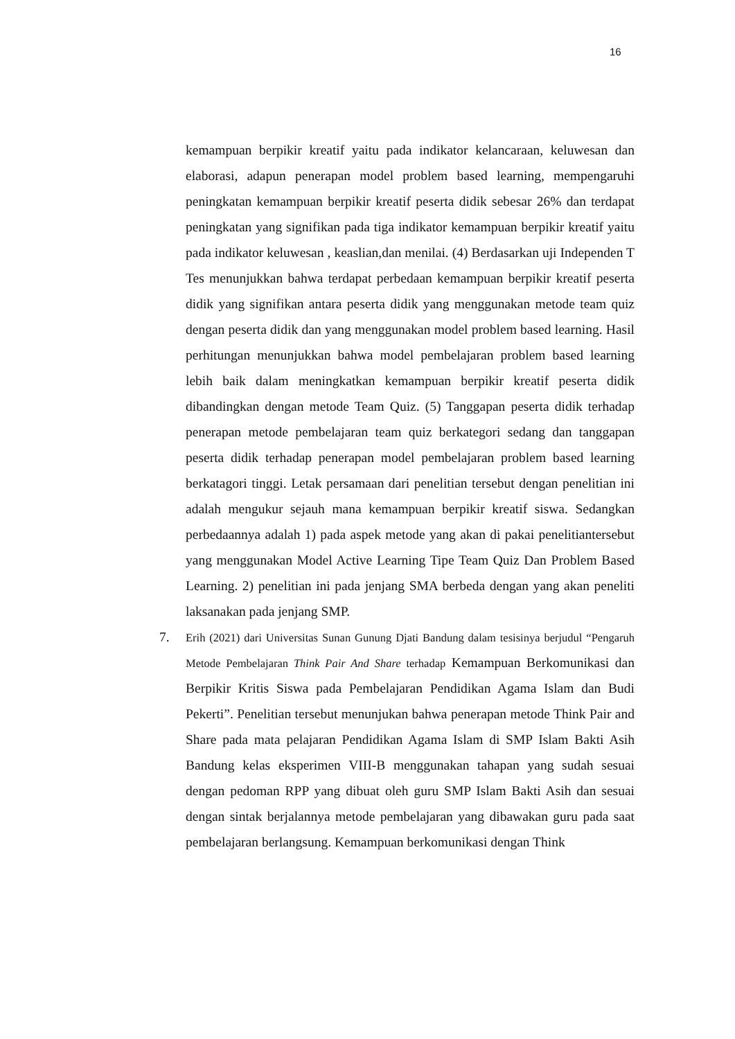16
kemampuan berpikir kreatif yaitu pada indikator kelancaraan, keluwesan dan elaborasi, adapun penerapan model problem based learning, mempengaruhi peningkatan kemampuan berpikir kreatif peserta didik sebesar 26% dan terdapat peningkatan yang signifikan pada tiga indikator kemampuan berpikir kreatif yaitu pada indikator keluwesan , keaslian,dan menilai. (4) Berdasarkan uji Independen T Tes menunjukkan bahwa terdapat perbedaan kemampuan berpikir kreatif peserta didik yang signifikan antara peserta didik yang menggunakan metode team quiz dengan peserta didik dan yang menggunakan model problem based learning. Hasil perhitungan menunjukkan bahwa model pembelajaran problem based learning lebih baik dalam meningkatkan kemampuan berpikir kreatif peserta didik dibandingkan dengan metode Team Quiz. (5) Tanggapan peserta didik terhadap penerapan metode pembelajaran team quiz berkategori sedang dan tanggapan peserta didik terhadap penerapan model pembelajaran problem based learning berkatagori tinggi. Letak persamaan dari penelitian tersebut dengan penelitian ini adalah mengukur sejauh mana kemampuan berpikir kreatif siswa. Sedangkan perbedaannya adalah 1) pada aspek metode yang akan di pakai penelitiantersebut yang menggunakan Model Active Learning Tipe Team Quiz Dan Problem Based Learning. 2) penelitian ini pada jenjang SMA berbeda dengan yang akan peneliti laksanakan pada jenjang SMP.
7.
Erih (2021) dari Universitas Sunan Gunung Djati Bandung dalam tesisinya berjudul “Pengaruh Metode Pembelajaran Think Pair And Share terhadap Kemampuan Berkomunikasi dan Berpikir Kritis Siswa pada Pembelajaran Pendidikan Agama Islam dan Budi Pekerti”. Penelitian tersebut menunjukan bahwa penerapan metode Think Pair and Share pada mata pelajaran Pendidikan Agama Islam di SMP Islam Bakti Asih Bandung kelas eksperimen VIII-B menggunakan tahapan yang sudah sesuai dengan pedoman RPP yang dibuat oleh guru SMP Islam Bakti Asih dan sesuai dengan sintak berjalannya metode pembelajaran yang dibawakan guru pada saat pembelajaran berlangsung. Kemampuan berkomunikasi dengan Think